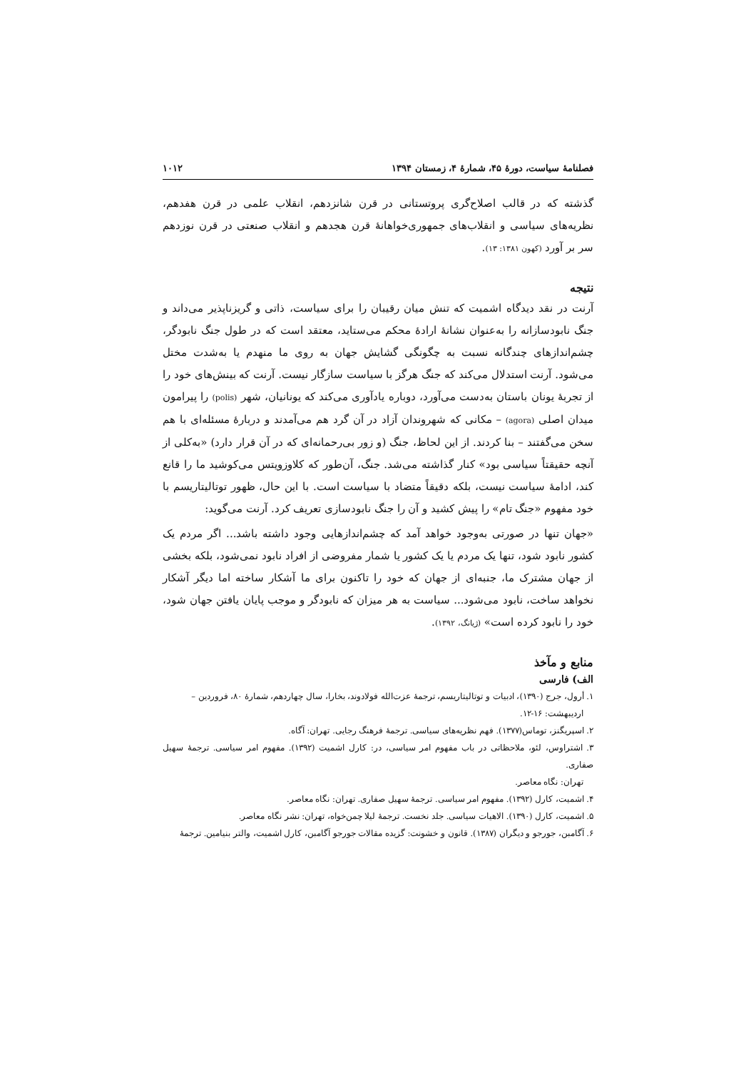فصلنامهٔ سیاست، دورهٔ ۴۵، شمارهٔ ۴، زمستان ۱۳۹۴ ۱۰۱۲
گذشته که در قالب اصلاح‌گری پروتستانی در قرن شانزدهم، انقلاب علمی در قرن هفدهم، نظریه‌های سیاسی و انقلاب‌های جمهوری‌خواهانهٔ قرن هجدهم و انقلاب صنعتی در قرن نوزدهم سر بر آورد (کهون ۱۳۸۱: ۱۳).
نتیجه
آرنت در نقد دیدگاه اشمیت که تنش میان رقیبان را برای سیاست، ذاتی و گریزناپذیر می‌داند و جنگ نابودسازانه را به‌عنوان نشانهٔ ارادهٔ محکم می‌ستاید، معتقد است که در طول جنگ نابودگر، چشم‌اندازهای چندگانه نسبت به چگونگی گشایش جهان به روی ما منهدم یا به‌شدت مختل می‌شود. آرنت استدلال می‌کند که جنگ هرگز با سیاست سازگار نیست. آرنت که بینش‌های خود را از تجربهٔ یونان باستان به‌دست می‌آورد، دوباره یادآوری می‌کند که یونانیان، شهر (polis) را پیرامون میدان اصلی (agora) – مکانی که شهروندان آزاد در آن گرد هم می‌آمدند و دربارهٔ مسئله‌ای با هم سخن می‌گفتند – بنا کردند. از این لحاظ، جنگ (و زور بی‌رحمانه‌ای که در آن قرار دارد) «به‌کلی از آنچه حقیقتاً سیاسی بود» کنار گذاشته می‌شد. جنگ، آن‌طور که کلاوزویتس می‌کوشید ما را قانع کند، ادامهٔ سیاست نیست، بلکه دقیقاً متضاد با سیاست است. با این حال، ظهور توتالیتاریسم با خود مفهوم «جنگ تام» را پیش کشید و آن را جنگ نابودسازی تعریف کرد. آرنت می‌گوید:
«جهان تنها در صورتی به‌وجود خواهد آمد که چشم‌اندازهایی وجود داشته باشد... اگر مردم یک کشور نابود شود، تنها یک مردم یا یک کشور یا شمار مفروضی از افراد نابود نمی‌شود، بلکه بخشی از جهان مشترک ما، جنبه‌ای از جهان که خود را تاکنون برای ما آشکار ساخته اما دیگر آشکار نخواهد ساخت، نابود می‌شود... سیاست به هر میزان که نابودگر و موجب پایان یافتن جهان شود، خود را نابود کرده است» (ژیانگ، ۱۳۹۲).
منابع و مآخذ
الف) فارسی
۱. أرول، جرج (۱۳۹۰)، ادبیات و توتالیتاریسم، ترجمهٔ عزت‌الله فولادوند، بخارا، سال چهاردهم، شمارهٔ ۸۰، فروردین –
اردیبهشت: ۱۶-۱۲.
۲. اسپریگنز، توماس(۱۳۷۷). فهم نظریه‌های سیاسی. ترجمهٔ فرهنگ رجایی. تهران: آگاه.
۳. اشتراوس، لئو، ملاحظاتی در باب مفهوم امر سیاسی، در: کارل اشمیت (۱۳۹۲). مفهوم امر سیاسی. ترجمهٔ سهیل صفاری.
تهران: نگاه معاصر.
۴. اشمیت، کارل (۱۳۹۲). مفهوم امر سیاسی. ترجمهٔ سهیل صفاری. تهران: نگاه معاصر.
۵. اشمیت، کارل (۱۳۹۰). الاهیات سیاسی. جلد نخست. ترجمهٔ لیلا چمن‌خواه، تهران: نشر نگاه معاصر.
۶. آگامبن، جورجو و دیگران (۱۳۸۷). قانون و خشونت: گزیده مقالات جورجو آگامبن، کارل اشمیت، والتر بنیامین. ترجمهٔ